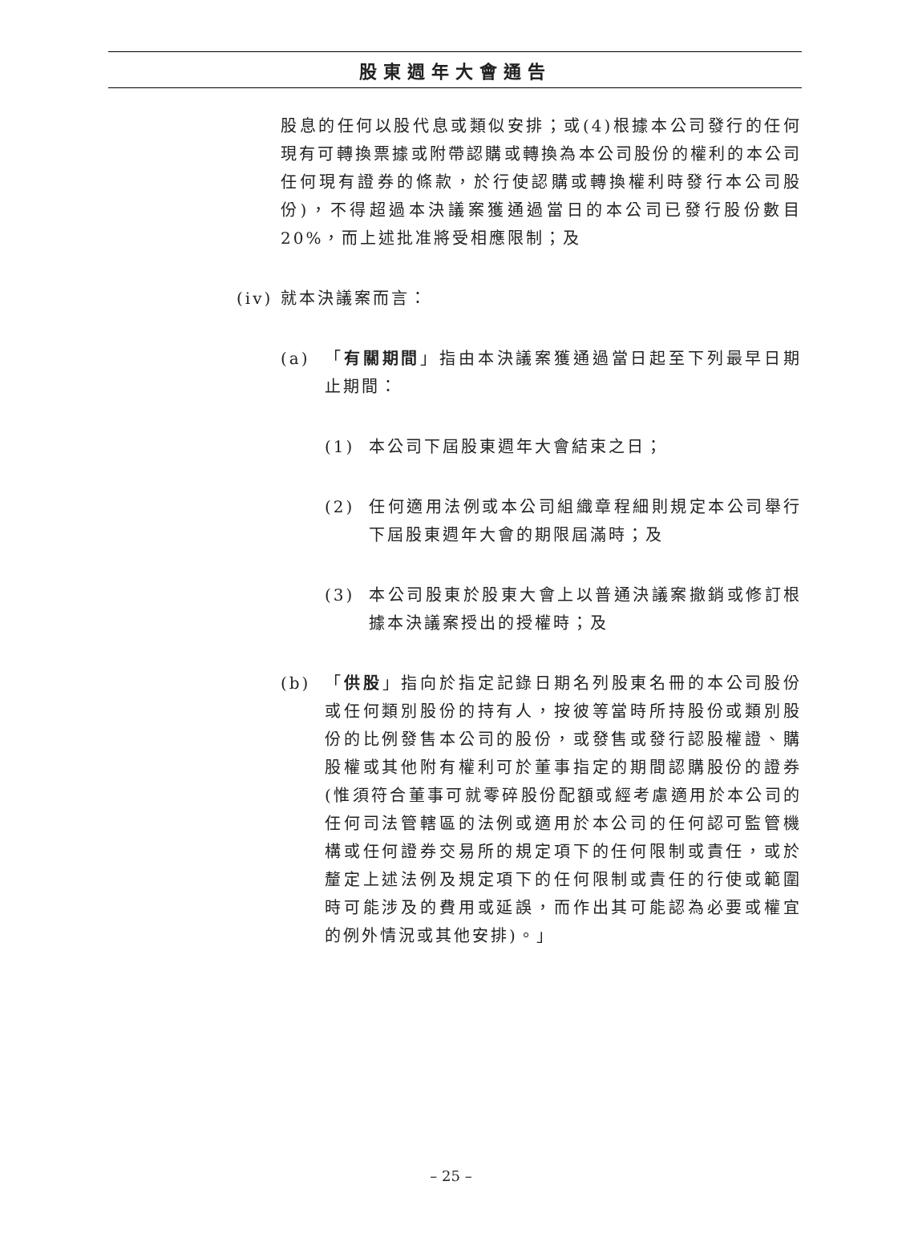股東週年大會通告
股息的任何以股代息或類似安排；或(4)根據本公司發行的任何現有可轉換票據或附帶認購或轉換為本公司股份的權利的本公司任何現有證券的條款，於行使認購或轉換權利時發行本公司股份)，不得超過本決議案獲通過當日的本公司已發行股份數目20%，而上述批准將受相應限制；及
(iv) 就本決議案而言：
(a) 「有關期間」指由本決議案獲通過當日起至下列最早日期止期間：
(1) 本公司下屆股東週年大會結束之日；
(2) 任何適用法例或本公司組織章程細則規定本公司舉行下屆股東週年大會的期限屆滿時；及
(3) 本公司股東於股東大會上以普通決議案撤銷或修訂根據本決議案授出的授權時；及
(b) 「供股」指向於指定記錄日期名列股東名冊的本公司股份或任何類別股份的持有人，按彼等當時所持股份或類別股份的比例發售本公司的股份，或發售或發行認股權證、購股權或其他附有權利可於董事指定的期間認購股份的證券(惟須符合董事可就零碎股份配額或經考慮適用於本公司的任何司法管轄區的法例或適用於本公司的任何認可監管機構或任何證券交易所的規定項下的任何限制或責任，或於釐定上述法例及規定項下的任何限制或責任的行使或範圍時可能涉及的費用或延誤，而作出其可能認為必要或權宜的例外情況或其他安排)。」
– 25 –